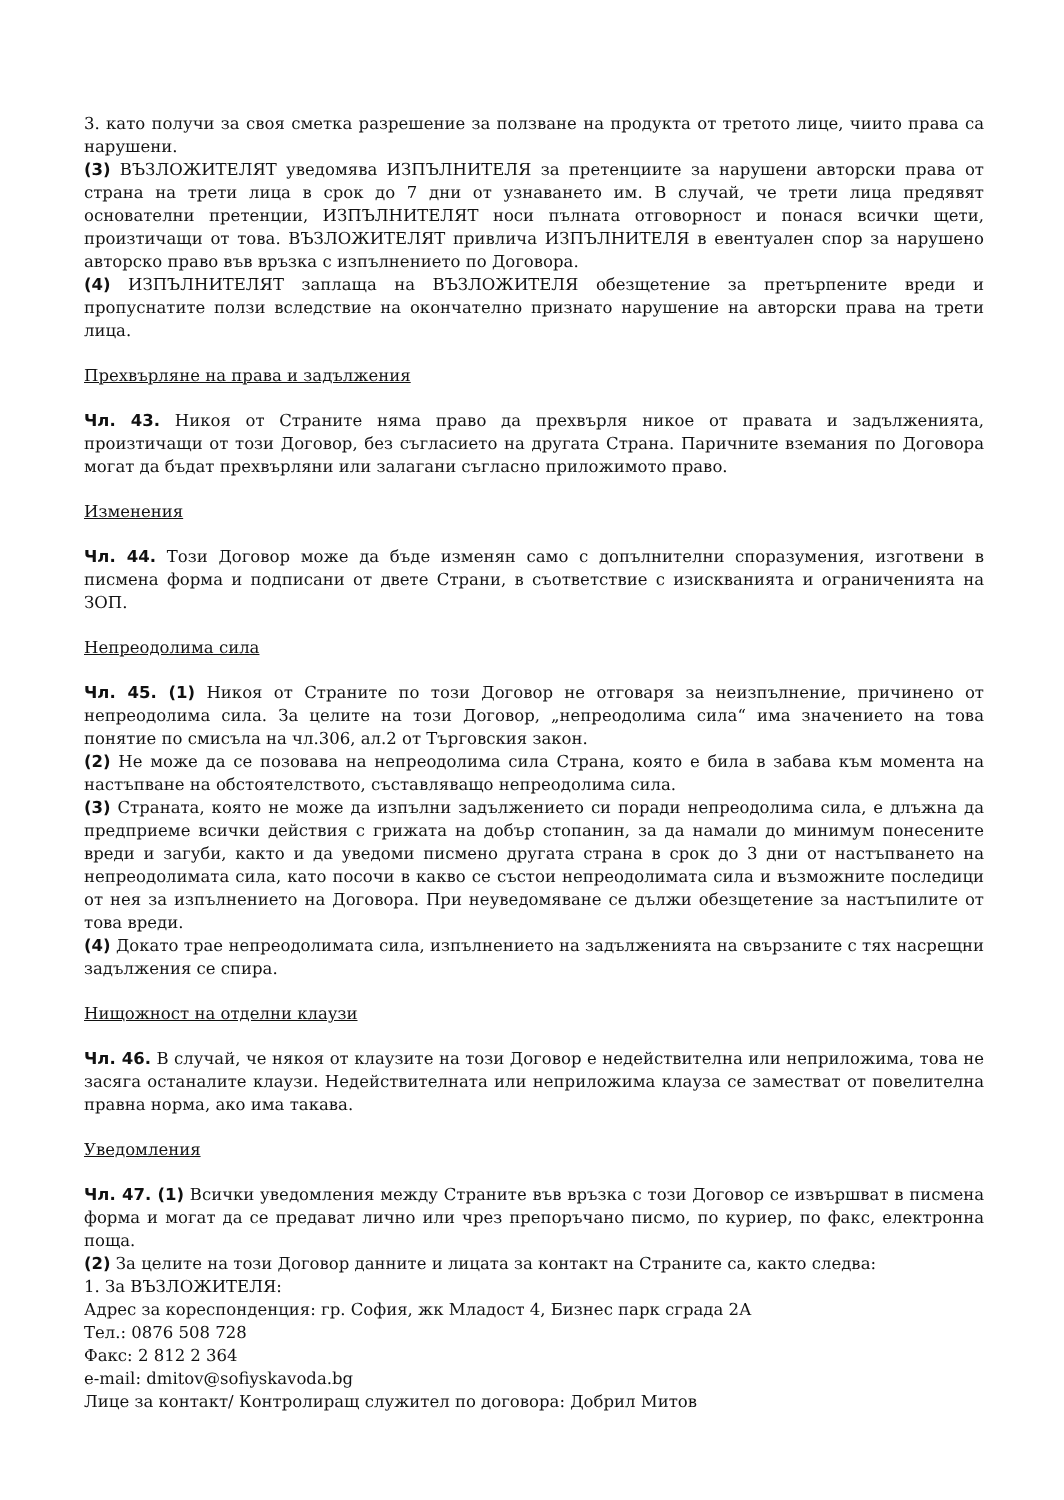3. като получи за своя сметка разрешение за ползване на продукта от третото лице, чиито права са нарушени.
(3) ВЪЗЛОЖИТЕЛЯТ уведомява ИЗПЪЛНИТЕЛЯ за претенциите за нарушени авторски права от страна на трети лица в срок до 7 дни от узнаването им. В случай, че трети лица предявят основателни претенции, ИЗПЪЛНИТЕЛЯТ носи пълната отговорност и понася всички щети, произтичащи от това. ВЪЗЛОЖИТЕЛЯТ привлича ИЗПЪЛНИТЕЛЯ в евентуален спор за нарушено авторско право във връзка с изпълнението по Договора.
(4) ИЗПЪЛНИТЕЛЯТ заплаща на ВЪЗЛОЖИТЕЛЯ обезщетение за претърпените вреди и пропуснатите ползи вследствие на окончателно признато нарушение на авторски права на трети лица.
Прехвърляне на права и задължения
Чл. 43. Никоя от Страните няма право да прехвърля никое от правата и задълженията, произтичащи от този Договор, без съгласието на другата Страна. Паричните вземания по Договора могат да бъдат прехвърляни или залагани съгласно приложимото право.
Изменения
Чл. 44. Този Договор може да бъде изменян само с допълнителни споразумения, изготвени в писмена форма и подписани от двете Страни, в съответствие с изискванията и ограниченията на ЗОП.
Непреодолима сила
Чл. 45. (1) Никоя от Страните по този Договор не отговаря за неизпълнение, причинено от непреодолима сила. За целите на този Договор, „непреодолима сила“ има значението на това понятие по смисъла на чл.306, ал.2 от Търговския закон.
(2) Не може да се позовава на непреодолима сила Страна, която е била в забава към момента на настъпване на обстоятелството, съставляващо непреодолима сила.
(3) Страната, която не може да изпълни задължението си поради непреодолима сила, е длъжна да предприеме всички действия с грижата на добър стопанин, за да намали до минимум понесените вреди и загуби, както и да уведоми писмено другата страна в срок до 3 дни от настъпването на непреодолимата сила, като посочи в какво се състои непреодолимата сила и възможните последици от нея за изпълнението на Договора. При неуведомяване се дължи обезщетение за настъпилите от това вреди.
(4) Докато трае непреодолимата сила, изпълнението на задълженията на свързаните с тях насрещни задължения се спира.
Нищожност на отделни клаузи
Чл. 46. В случай, че някоя от клаузите на този Договор е недействителна или неприложима, това не засяга останалите клаузи. Недействителната или неприложима клауза се заместват от повелителна правна норма, ако има такава.
Уведомления
Чл. 47. (1) Всички уведомления между Страните във връзка с този Договор се извършват в писмена форма и могат да се предават лично или чрез препоръчано писмо, по куриер, по факс, електронна поща.
(2) За целите на този Договор данните и лицата за контакт на Страните са, както следва:
1. За ВЪЗЛОЖИТЕЛЯ:
Адрес за кореспонденция: гр. София, жк Младост 4, Бизнес парк сграда 2А
Тел.: 0876 508 728
Факс: 2 812 2 364
e-mail: dmitov@sofiyskavoda.bg
Лице за контакт/ Контролиращ служител по договора: Добрил Митов